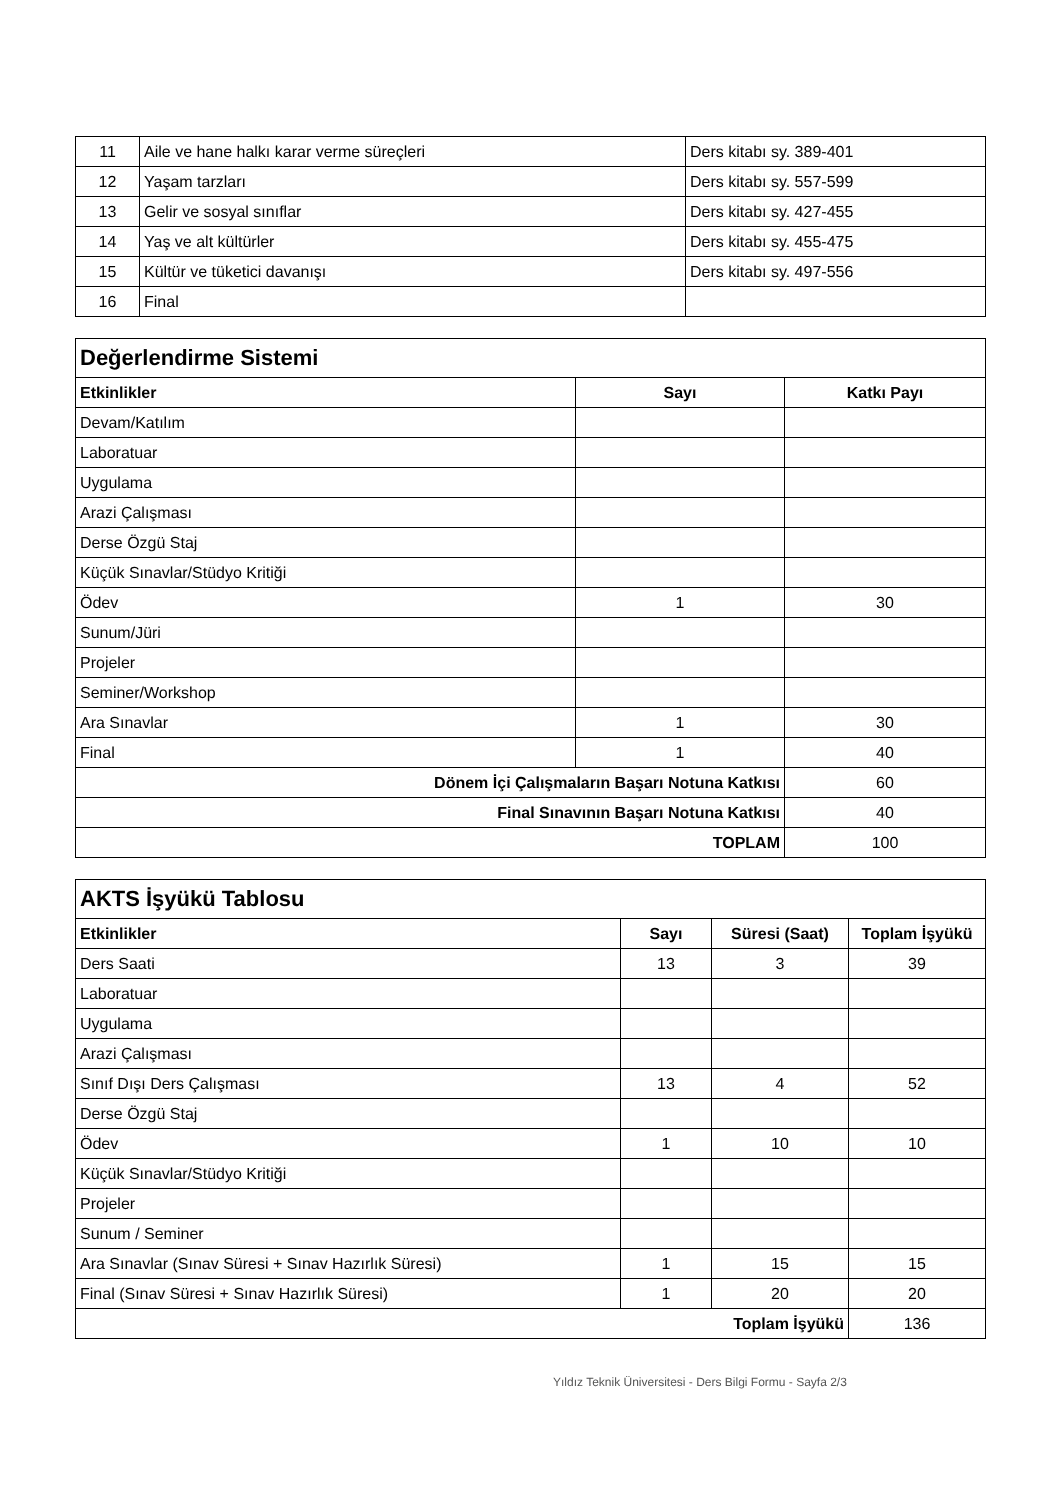| 11 | Aile ve hane halkı karar verme süreçleri | Ders kitabı sy. 389-401 |
| 12 | Yaşam tarzları | Ders kitabı sy. 557-599 |
| 13 | Gelir ve sosyal sınıflar | Ders kitabı sy. 427-455 |
| 14 | Yaş ve alt kültürler | Ders kitabı sy. 455-475 |
| 15 | Kültür ve tüketici davanışı | Ders kitabı sy. 497-556 |
| 16 | Final | |
| Değerlendirme Sistemi | | |
| Etkinlikler | Sayı | Katkı Payı |
| Devam/Katılım | | |
| Laboratuar | | |
| Uygulama | | |
| Arazi Çalışması | | |
| Derse Özgü Staj | | |
| Küçük Sınavlar/Stüdyo Kritiği | | |
| Ödev | 1 | 30 |
| Sunum/Jüri | | |
| Projeler | | |
| Seminer/Workshop | | |
| Ara Sınavlar | 1 | 30 |
| Final | 1 | 40 |
| Dönem İçi Çalışmaların Başarı Notuna Katkısı | | 60 |
| Final Sınavının Başarı Notuna Katkısı | | 40 |
| TOPLAM | | 100 |
| AKTS İşyükü Tablosu | | | |
| Etkinlikler | Sayı | Süresi (Saat) | Toplam İşyükü |
| Ders Saati | 13 | 3 | 39 |
| Laboratuar | | | |
| Uygulama | | | |
| Arazi Çalışması | | | |
| Sınıf Dışı Ders Çalışması | 13 | 4 | 52 |
| Derse Özgü Staj | | | |
| Ödev | 1 | 10 | 10 |
| Küçük Sınavlar/Stüdyo Kritiği | | | |
| Projeler | | | |
| Sunum / Seminer | | | |
| Ara Sınavlar (Sınav Süresi + Sınav Hazırlık Süresi) | 1 | 15 | 15 |
| Final (Sınav Süresi + Sınav Hazırlık Süresi) | 1 | 20 | 20 |
| Toplam İşyükü | | | 136 |
Yıldız Teknik Üniversitesi - Ders Bilgi Formu - Sayfa 2/3